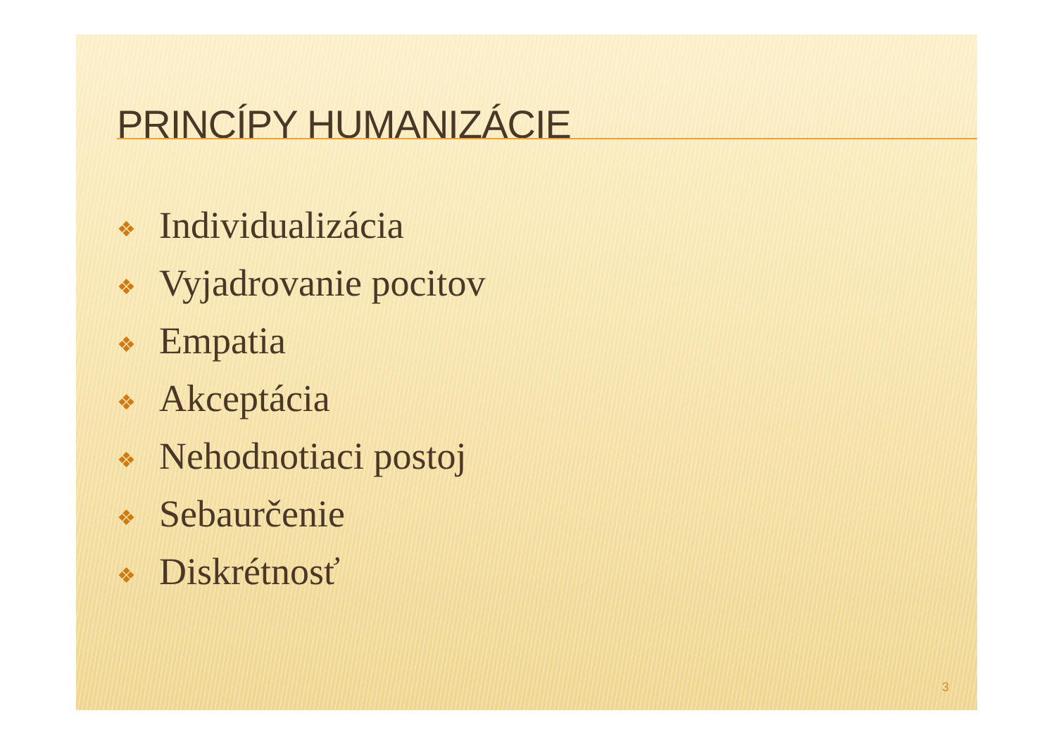PRINCÍPY HUMANIZÁCIE
❖ Individualizácia
❖ Vyjadrovanie pocitov
❖ Empatia
❖ Akceptácia
❖ Nehodnotiaci postoj
❖ Sebaurčenie
❖ Diskrétnosť
3